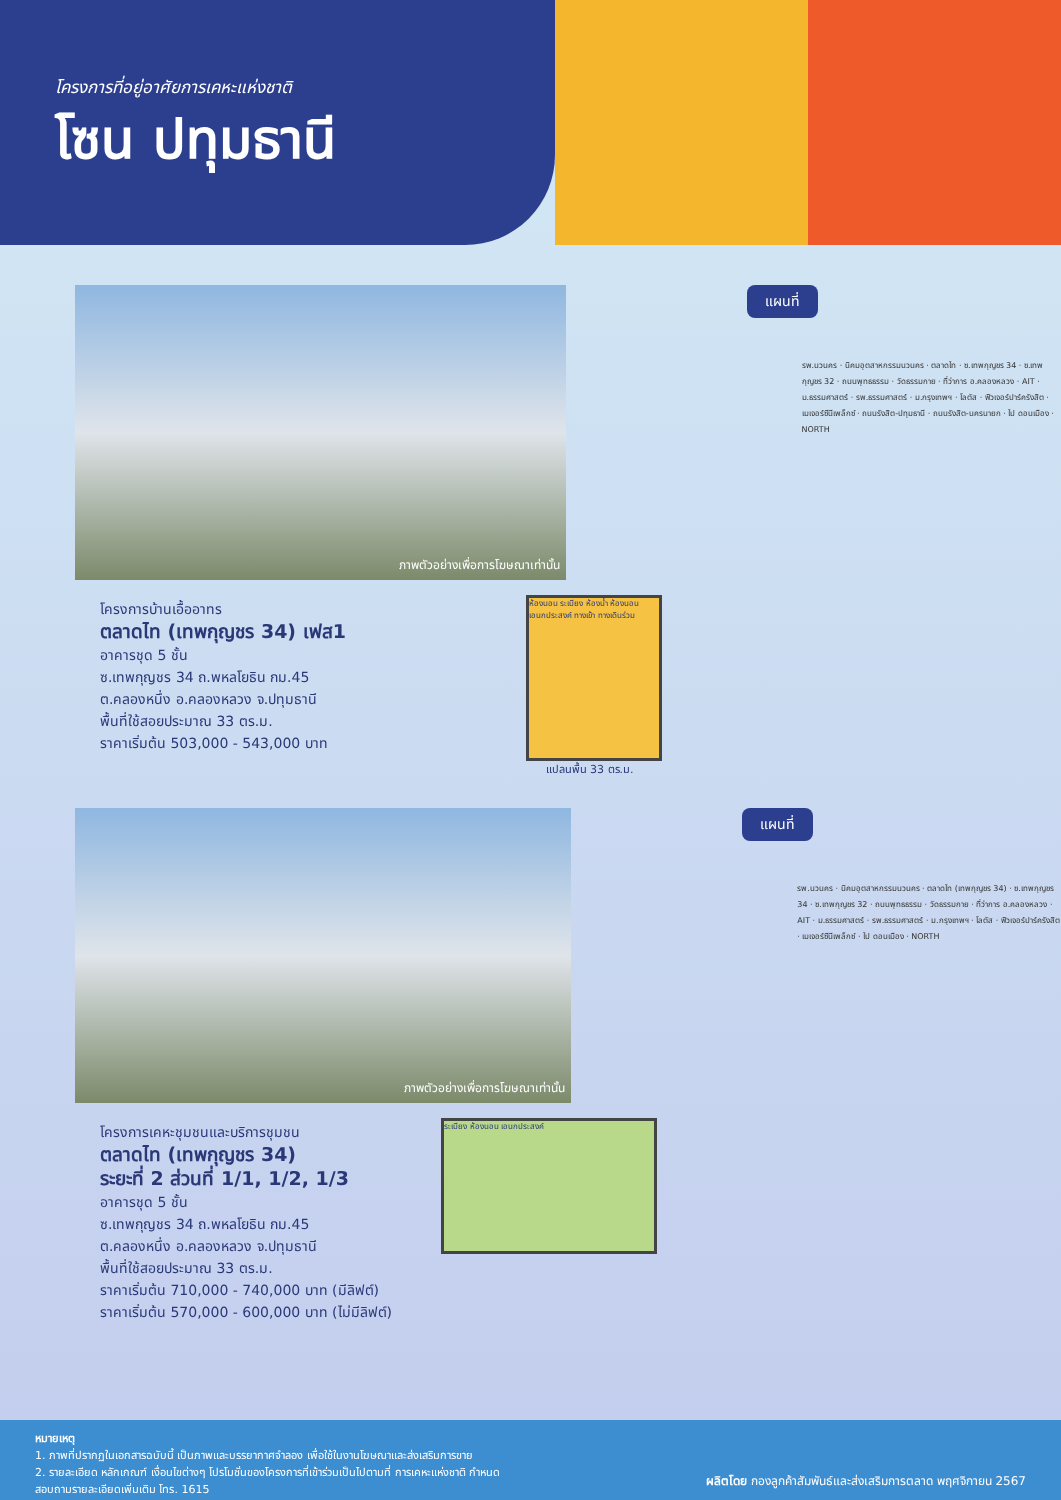โครงการที่อยู่อาศัยการเคหะแห่งชาติ
โซน ปทุมธานี
ภาพตัวอย่างเพื่อการโฆษณาเท่านั้น
โครงการบ้านเอื้ออาทร
ตลาดไท (เทพกุญชร 34) เฟส1
อาคารชุด 5 ชั้น
ซ.เทพกุญชร 34 ถ.พหลโยธิน กม.45
ต.คลองหนึ่ง อ.คลองหลวง จ.ปทุมธานี
พื้นที่ใช้สอยประมาณ 33 ตร.ม.
ราคาเริ่มต้น 503,000 - 543,000 บาท
ห้องนอน ระเบียง ห้องน้ำ ห้องนอน เอนกประสงค์ ทางเข้า ทางเดินร่วม
แปลนพื้น 33 ตร.ม.
แผนที่
รพ.นวนคร · นิคมอุตสาหกรรมนวนคร · ตลาดไท · ซ.เทพกุญชร 34 · ซ.เทพกุญชร 32 · ถนนพุทธธรรม · วัดธรรมกาย · ที่ว่าการ อ.คลองหลวง · AIT · ม.ธรรมศาสตร์ · รพ.ธรรมศาสตร์ · ม.กรุงเทพฯ · โลตัส · ฟิวเจอร์ปาร์ครังสิต · เมเจอร์ซีนีเพล็กซ์ · ถนนรังสิต-ปทุมธานี · ถนนรังสิต-นครนายก · ไป ดอนเมือง · NORTH
ภาพตัวอย่างเพื่อการโฆษณาเท่านั้น
โครงการเคหะชุมชนและบริการชุมชน
ตลาดไท (เทพกุญชร 34)
ระยะที่ 2 ส่วนที่ 1/1, 1/2, 1/3
อาคารชุด 5 ชั้น
ซ.เทพกุญชร 34 ถ.พหลโยธิน กม.45
ต.คลองหนึ่ง อ.คลองหลวง จ.ปทุมธานี
พื้นที่ใช้สอยประมาณ 33 ตร.ม.
ราคาเริ่มต้น 710,000 - 740,000 บาท (มีลิฟต์)
ราคาเริ่มต้น 570,000 - 600,000 บาท (ไม่มีลิฟต์)
ระเบียง ห้องนอน เอนกประสงค์
แผนที่
รพ.นวนคร · นิคมอุตสาหกรรมนวนคร · ตลาดไท (เทพกุญชร 34) · ซ.เทพกุญชร 34 · ซ.เทพกุญชร 32 · ถนนพุทธธรรม · วัดธรรมกาย · ที่ว่าการ อ.คลองหลวง · AIT · ม.ธรรมศาสตร์ · รพ.ธรรมศาสตร์ · ม.กรุงเทพฯ · โลตัส · ฟิวเจอร์ปาร์ครังสิต · เมเจอร์ซีนีเพล็กซ์ · ไป ดอนเมือง · NORTH
หมายเหตุ
1. ภาพที่ปรากฏในเอกสารฉบับนี้ เป็นภาพและบรรยากาศจำลอง เพื่อใช้ในงานโฆษณาและส่งเสริมการขาย
2. รายละเอียด หลักเกณฑ์ เงื่อนไขต่างๆ โปรโมชั่นของโครงการที่เข้าร่วมเป็นไปตามที่ การเคหะแห่งชาติ กำหนด
สอบถามรายละเอียดเพิ่มเติม โทร. 1615
ผลิตโดย กองลูกค้าสัมพันธ์และส่งเสริมการตลาด พฤศจิกายน 2567